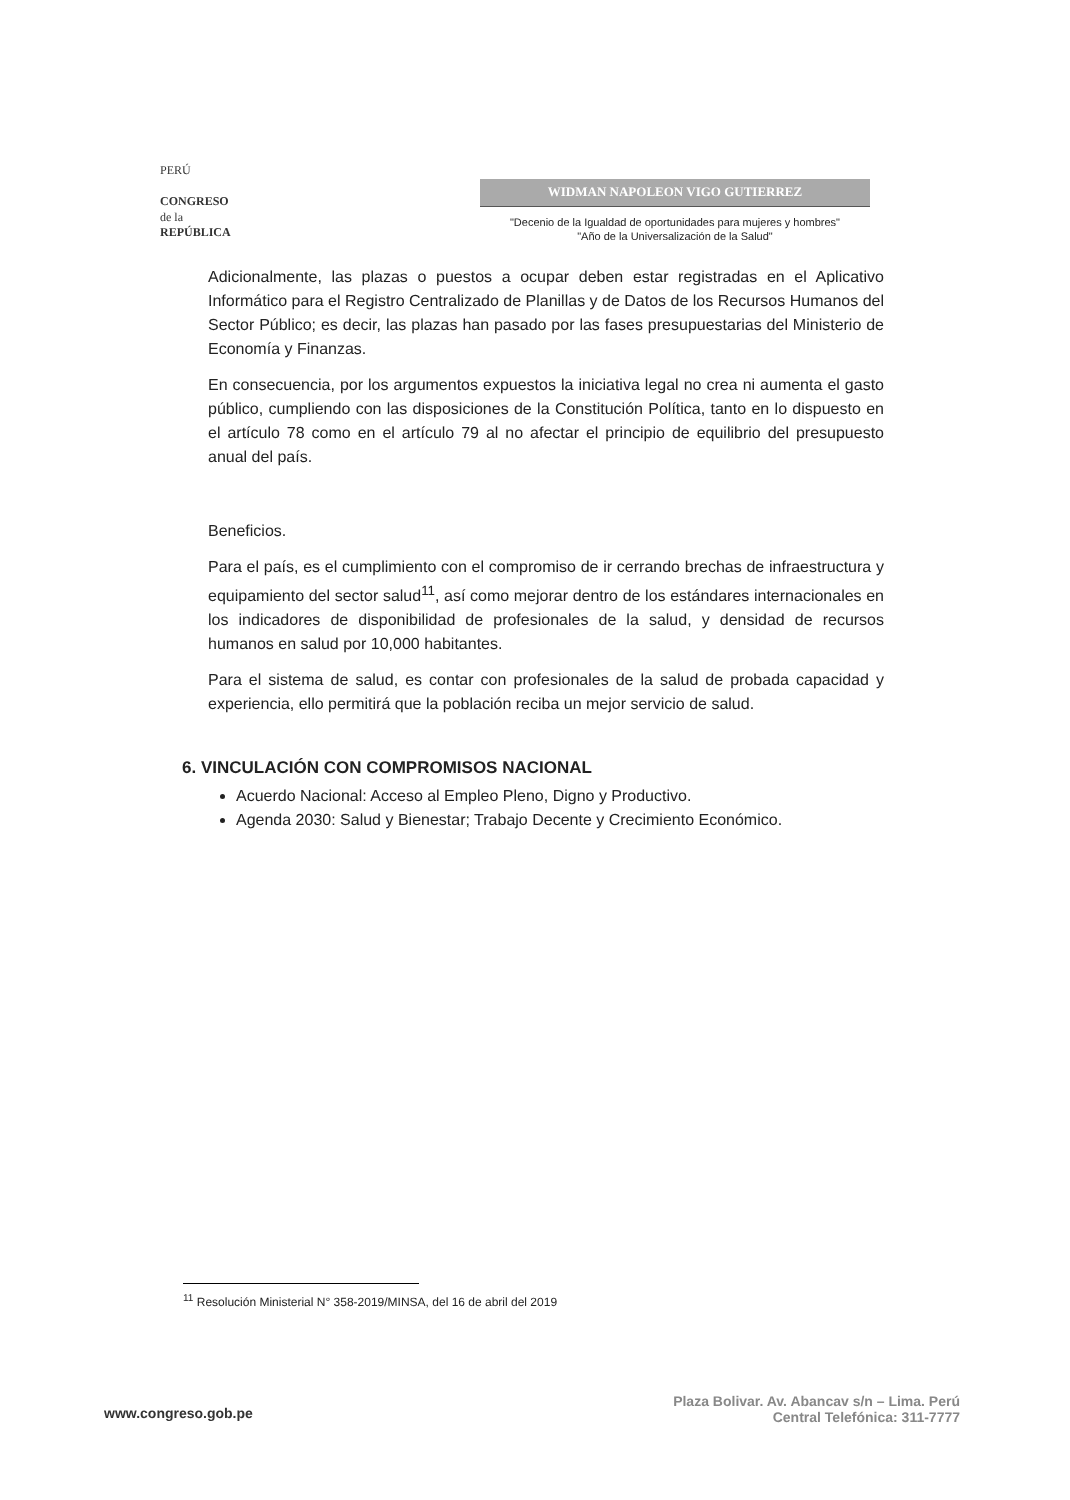PERÚ
CONGRESO
de la
REPÚBLICA
WIDMAN NAPOLEON VIGO GUTIERREZ
"Decenio de la Igualdad de oportunidades para mujeres y hombres"
"Año de la Universalización de la Salud"
Adicionalmente, las plazas o puestos a ocupar deben estar registradas en el Aplicativo Informático para el Registro Centralizado de Planillas y de Datos de los Recursos Humanos del Sector Público; es decir, las plazas han pasado por las fases presupuestarias del Ministerio de Economía y Finanzas.
En consecuencia, por los argumentos expuestos la iniciativa legal no crea ni aumenta el gasto público, cumpliendo con las disposiciones de la Constitución Política, tanto en lo dispuesto en el artículo 78 como en el artículo 79 al no afectar el principio de equilibrio del presupuesto anual del país.
Beneficios.
Para el país, es el cumplimiento con el compromiso de ir cerrando brechas de infraestructura y equipamiento del sector salud<sup>11</sup>, así como mejorar dentro de los estándares internacionales en los indicadores de disponibilidad de profesionales de la salud, y densidad de recursos humanos en salud por 10,000 habitantes.
Para el sistema de salud, es contar con profesionales de la salud de probada capacidad y experiencia, ello permitirá que la población reciba un mejor servicio de salud.
6. VINCULACIÓN CON COMPROMISOS NACIONAL
Acuerdo Nacional: Acceso al Empleo Pleno, Digno y Productivo.
Agenda 2030: Salud y Bienestar; Trabajo Decente y Crecimiento Económico.
<sup>11</sup> Resolución Ministerial N° 358-2019/MINSA, del 16 de abril del 2019
www.congreso.gob.pe
Plaza Bolivar. Av. Abancav s/n – Lima. Perú
Central Telefónica: 311-7777